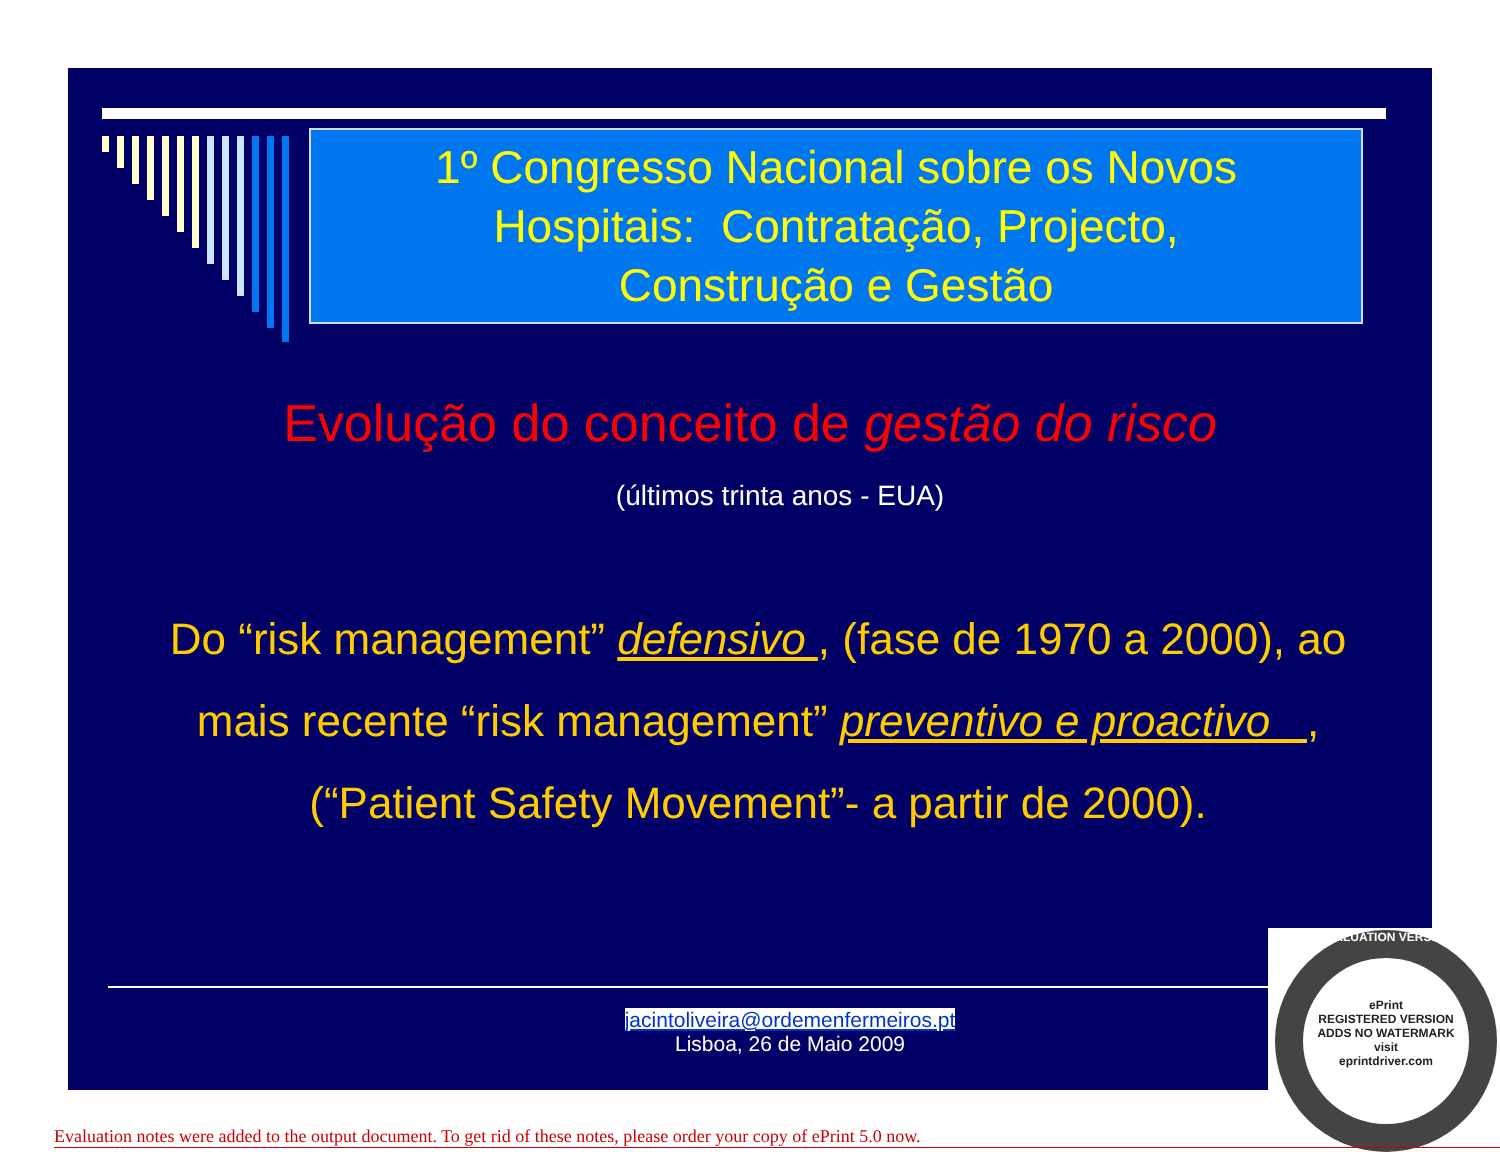1º Congresso Nacional sobre os Novos
Hospitais: Contratação, Projecto,
Construção e Gestão
Evolução do conceito de gestão do risco
(últimos trinta anos - EUA)
Do “risk management” defensivo , (fase de 1970 a 2000), ao
mais recente “risk management” preventivo e proactivo ,
(“Patient Safety Movement”- a partir de 2000).
jacintoliveira@ordemenfermeiros.pt
Lisboa, 26 de Maio 2009
EVALUATION VERSION
ePrint
REGISTERED VERSION
ADDS NO WATERMARK
visit
eprintdriver.com
Evaluation notes were added to the output document. To get rid of these notes, please order your copy of ePrint 5.0 now.